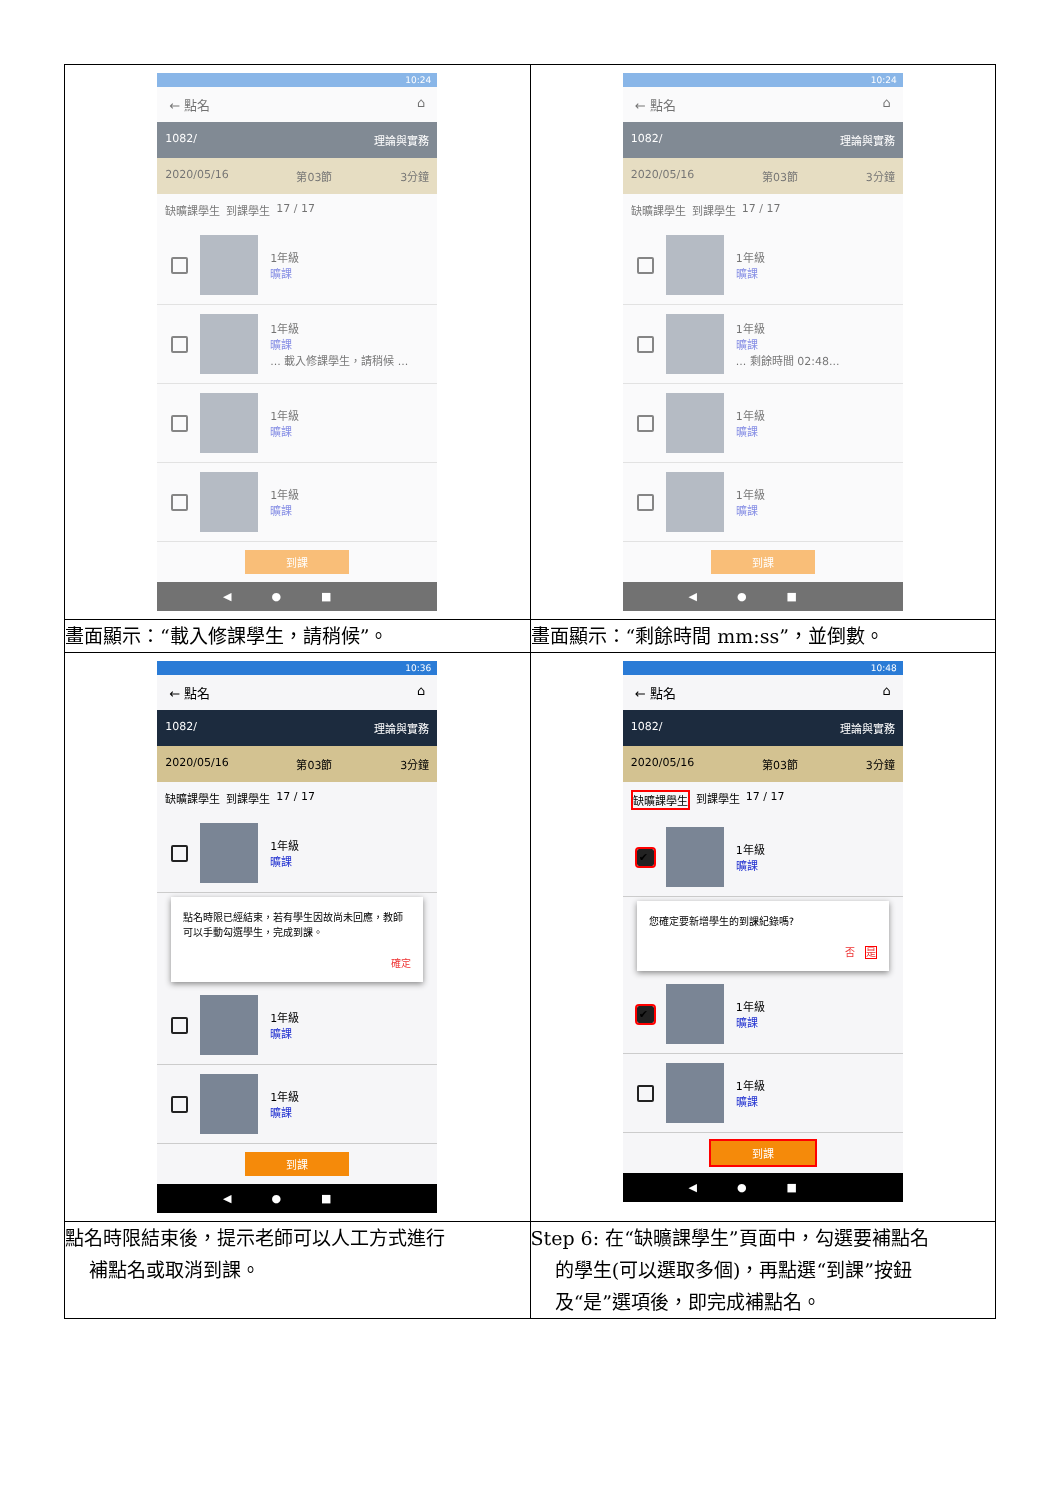| 10:24 ← 點名 ⌂ 1082/ 理論與實務 2020/05/16 第03節 3分鐘 缺曠課學生 到課學生 17 / 17 1年級 曠課 1年級 曠課 ... 載入修課學生，請稍候 ... 1年級 曠課 1年級 曠課 到課 ◀●■ | 10:24 ← 點名 ⌂ 1082/ 理論與實務 2020/05/16 第03節 3分鐘 缺曠課學生 到課學生 17 / 17 1年級 曠課 1年級 曠課 ... 剩餘時間 02:48... 1年級 曠課 1年級 曠課 到課 ◀●■ |
| 畫面顯示：“載入修課學生，請稍候”。 | 畫面顯示：“剩餘時間 mm:ss”，並倒數。 |
| 10:36 ← 點名 ⌂ 1082/ 理論與實務 2020/05/16 第03節 3分鐘 缺曠課學生 到課學生 17 / 17 1年級 曠課 點名時限已經結束，若有學生因故尚未回應，教師可以手動勾選學生，完成到課。 確定 1年級 曠課 1年級 曠課 到課 ◀●■ | 10:48 ← 點名 ⌂ 1082/ 理論與實務 2020/05/16 第03節 3分鐘 缺曠課學生 到課學生 17 / 17 ✔ 1年級 曠課 您確定要新增學生的到課紀錄嗎? 否 是 ✔ 1年級 曠課 1年級 曠課 到課 ◀●■ |
| 點名時限結束後，提示老師可以人工方式進行 補點名或取消到課。 | Step 6: 在“缺曠課學生”頁面中，勾選要補點名 的學生(可以選取多個)，再點選“到課”按鈕 及“是”選項後，即完成補點名。 |